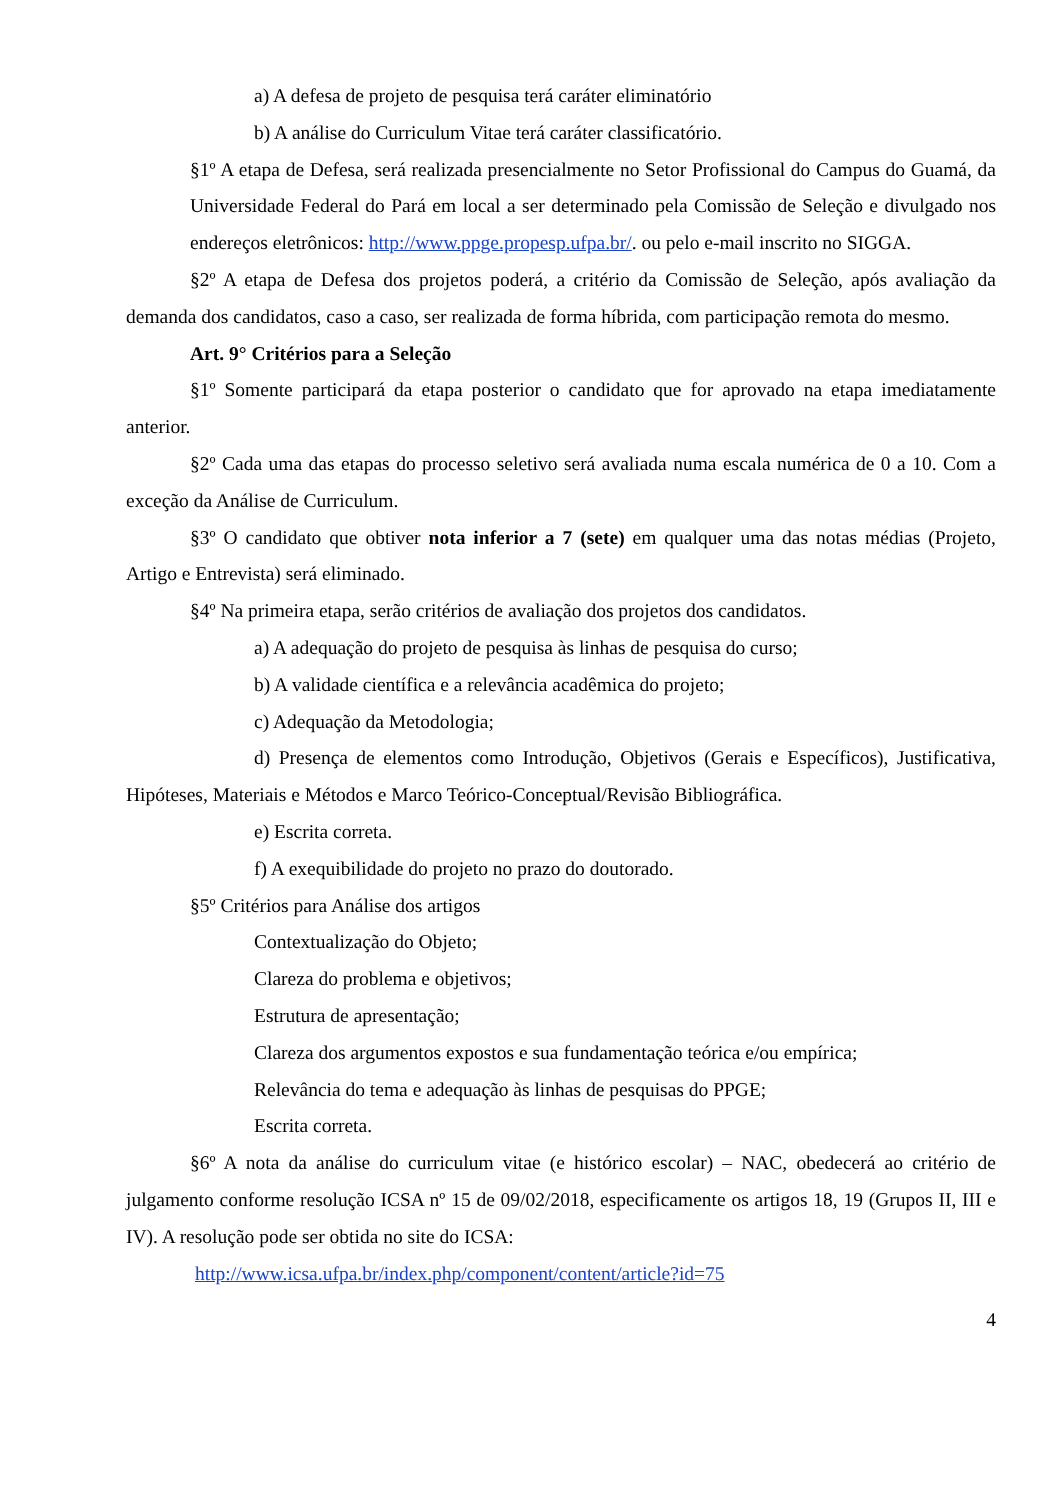a) A defesa de projeto de pesquisa terá caráter eliminatório
b) A análise do Curriculum Vitae terá caráter classificatório.
§1º A etapa de Defesa, será realizada presencialmente no Setor Profissional do Campus do Guamá, da Universidade Federal do Pará em local a ser determinado pela Comissão de Seleção e divulgado nos endereços eletrônicos: http://www.ppge.propesp.ufpa.br/. ou pelo e-mail inscrito no SIGGA.
§2º A etapa de Defesa dos projetos poderá, a critério da Comissão de Seleção, após avaliação da demanda dos candidatos, caso a caso, ser realizada de forma híbrida, com participação remota do mesmo.
Art. 9° Critérios para a Seleção
§1º Somente participará da etapa posterior o candidato que for aprovado na etapa imediatamente anterior.
§2º Cada uma das etapas do processo seletivo será avaliada numa escala numérica de 0 a 10. Com a exceção da Análise de Curriculum.
§3º O candidato que obtiver nota inferior a 7 (sete) em qualquer uma das notas médias (Projeto, Artigo e Entrevista) será eliminado.
§4º Na primeira etapa, serão critérios de avaliação dos projetos dos candidatos.
a) A adequação do projeto de pesquisa às linhas de pesquisa do curso;
b) A validade científica e a relevância acadêmica do projeto;
c) Adequação da Metodologia;
d) Presença de elementos como Introdução, Objetivos (Gerais e Específicos), Justificativa, Hipóteses, Materiais e Métodos e Marco Teórico-Conceptual/Revisão Bibliográfica.
e) Escrita correta.
f) A exequibilidade do projeto no prazo do doutorado.
§5º Critérios para Análise dos artigos
Contextualização do Objeto;
Clareza do problema e objetivos;
Estrutura de apresentação;
Clareza dos argumentos expostos e sua fundamentação teórica e/ou empírica;
Relevância do tema e adequação às linhas de pesquisas do PPGE;
Escrita correta.
§6º A nota da análise do curriculum vitae (e histórico escolar) – NAC, obedecerá ao critério de julgamento conforme resolução ICSA nº 15 de 09/02/2018, especificamente os artigos 18, 19 (Grupos II, III e IV). A resolução pode ser obtida no site do ICSA:
http://www.icsa.ufpa.br/index.php/component/content/article?id=75
4